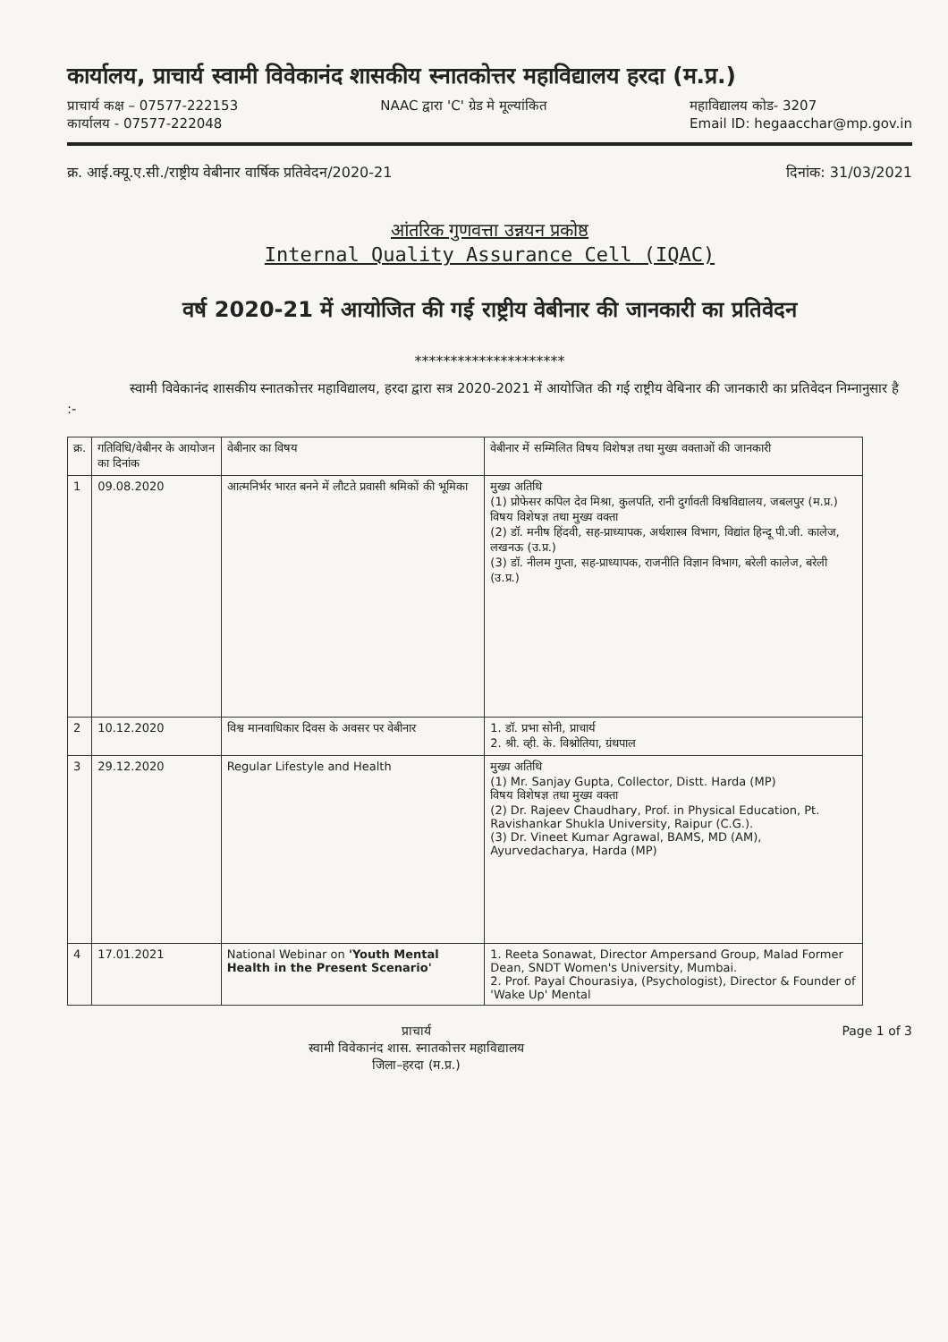कार्यालय, प्राचार्य स्वामी विवेकानंद शासकीय स्नातकोत्तर महाविद्यालय हरदा (म.प्र.)
प्राचार्य कक्ष – 07577-222153
कार्यालय - 07577-222048 NAAC द्वारा 'C' ग्रेड मे मूल्यांकित महाविद्यालय कोड- 3207
Email ID: hegaacchar@mp.gov.in
क्र. आई.क्यू.ए.सी./राष्ट्रीय वेबीनार वार्षिक प्रतिवेदन/2020-21 दिनांक: 31/03/2021
आंतरिक गुणवत्ता उन्नयन प्रकोष्ठ
Internal Quality Assurance Cell (IQAC)
वर्ष 2020-21 में आयोजित की गई राष्ट्रीय वेबीनार की जानकारी का प्रतिवेदन
*********************
स्वामी विवेकानंद शासकीय स्नातकोत्तर महाविद्यालय, हरदा द्वारा सत्र 2020-2021 में आयोजित की गई राष्ट्रीय वेबिनार की जानकारी का प्रतिवेदन निम्नानुसार है :-
| क्र. | गतिविधि/वेबीनर के आयोजन का दिनांक | वेबीनार का विषय | वेबीनार में सम्मिलित विषय विशेषज्ञ तथा मुख्य वक्ताओं की जानकारी |
| --- | --- | --- | --- |
| 1 | 09.08.2020 | आत्मनिर्भर भारत बनने में लौटते प्रवासी श्रमिकों की भूमिका | मुख्य अतिथि (1) प्रोफेसर कपिल देव मिश्रा, कुलपति, रानी दुर्गावती विश्वविद्यालय, जबलपुर (म.प्र.) विषय विशेषज्ञ तथा मुख्य वक्ता (2) डॉ. मनीष हिंदवी, सह-प्राध्यापक, अर्थशास्त्र विभाग, विद्यांत हिन्दू पी.जी. कालेज, लखनऊ (उ.प्र.) (3) डॉ. नीलम गुप्ता, सह-प्राध्यापक, राजनीति विज्ञान विभाग, बरेली कालेज, बरेली (उ.प्र.) |
| 2 | 10.12.2020 | विश्व मानवाधिकार दिवस के अवसर पर वेबीनार | 1. डॉ. प्रभा सोनी, प्राचार्य 2. श्री. व्ही. के. विश्नोतिया, ग्रंथपाल |
| 3 | 29.12.2020 | Regular Lifestyle and Health | मुख्य अतिथि (1) Mr. Sanjay Gupta, Collector, Distt. Harda (MP) विषय विशेषज्ञ तथा मुख्य वक्ता (2) Dr. Rajeev Chaudhary, Prof. in Physical Education, Pt. Ravishankar Shukla University, Raipur (C.G.). (3) Dr. Vineet Kumar Agrawal, BAMS, MD (AM), Ayurvedacharya, Harda (MP) |
| 4 | 17.01.2021 | National Webinar on 'Youth Mental Health in the Present Scenario' | 1. Reeta Sonawat, Director Ampersand Group, Malad Former Dean, SNDT Women's University, Mumbai. 2. Prof. Payal Chourasiya, (Psychologist), Director & Founder of 'Wake Up' Mental |
प्राचार्य
स्वामी विवेकानंद शास. स्नातकोत्तर महाविद्यालय
जिला–हरदा (म.प्र.) Page 1 of 3